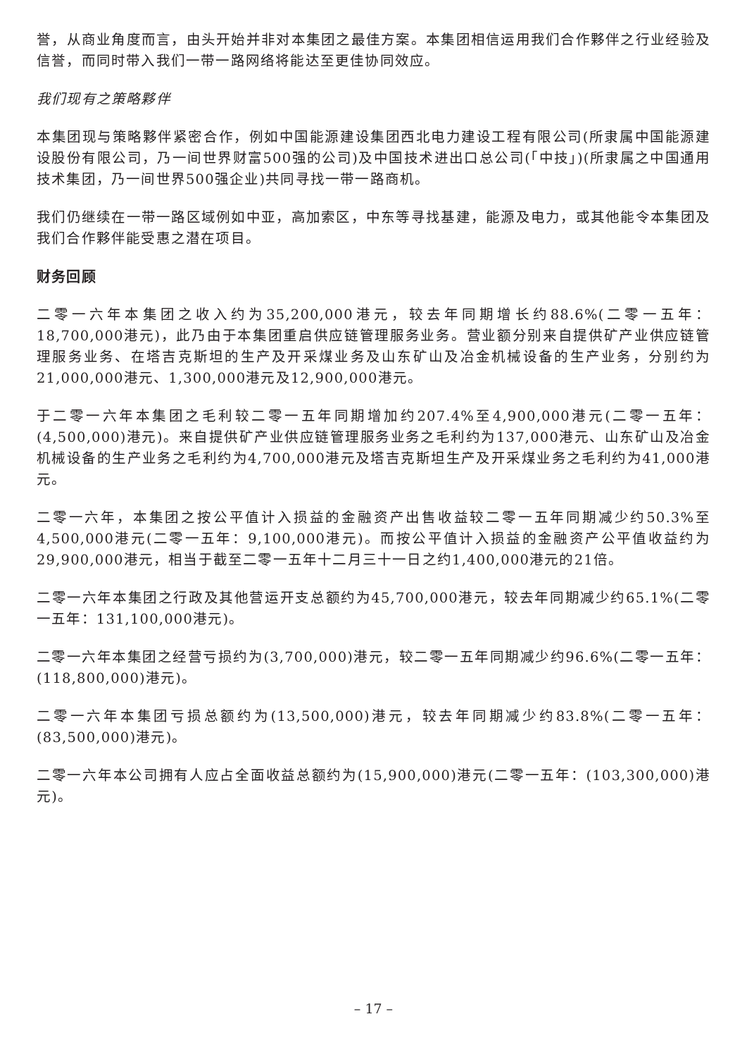誉，从商业角度而言，由头开始并非对本集团之最佳方案。本集团相信运用我们合作夥伴之行业经验及信誉，而同时带入我们一带一路网络将能达至更佳协同效应。
我们现有之策略夥伴
本集团现与策略夥伴紧密合作，例如中国能源建设集团西北电力建设工程有限公司(所隶属中国能源建设股份有限公司，乃一间世界财富500强的公司)及中国技术进出口总公司(「中技」)(所隶属之中国通用技术集团，乃一间世界500强企业)共同寻找一带一路商机。
我们仍继续在一带一路区域例如中亚，高加索区，中东等寻找基建，能源及电力，或其他能令本集团及我们合作夥伴能受惠之潜在项目。
财务回顾
二零一六年本集团之收入约为35,200,000港元，较去年同期增长约88.6%(二零一五年：18,700,000港元)，此乃由于本集团重启供应链管理服务业务。营业额分别来自提供矿产业供应链管理服务业务、在塔吉克斯坦的生产及开采煤业务及山东矿山及冶金机械设备的生产业务，分别约为21,000,000港元、1,300,000港元及12,900,000港元。
于二零一六年本集团之毛利较二零一五年同期增加约207.4%至4,900,000港元(二零一五年：(4,500,000)港元)。来自提供矿产业供应链管理服务业务之毛利约为137,000港元、山东矿山及冶金机械设备的生产业务之毛利约为4,700,000港元及塔吉克斯坦生产及开采煤业务之毛利约为41,000港元。
二零一六年，本集团之按公平值计入损益的金融资产出售收益较二零一五年同期减少约50.3%至4,500,000港元(二零一五年：9,100,000港元)。而按公平值计入损益的金融资产公平值收益约为29,900,000港元，相当于截至二零一五年十二月三十一日之约1,400,000港元的21倍。
二零一六年本集团之行政及其他营运开支总额约为45,700,000港元，较去年同期减少约65.1%(二零一五年：131,100,000港元)。
二零一六年本集团之经营亏损约为(3,700,000)港元，较二零一五年同期减少约96.6%(二零一五年：(118,800,000)港元)。
二零一六年本集团亏损总额约为(13,500,000)港元，较去年同期减少约83.8%(二零一五年：(83,500,000)港元)。
二零一六年本公司拥有人应占全面收益总额约为(15,900,000)港元(二零一五年：(103,300,000)港元)。
– 17 –